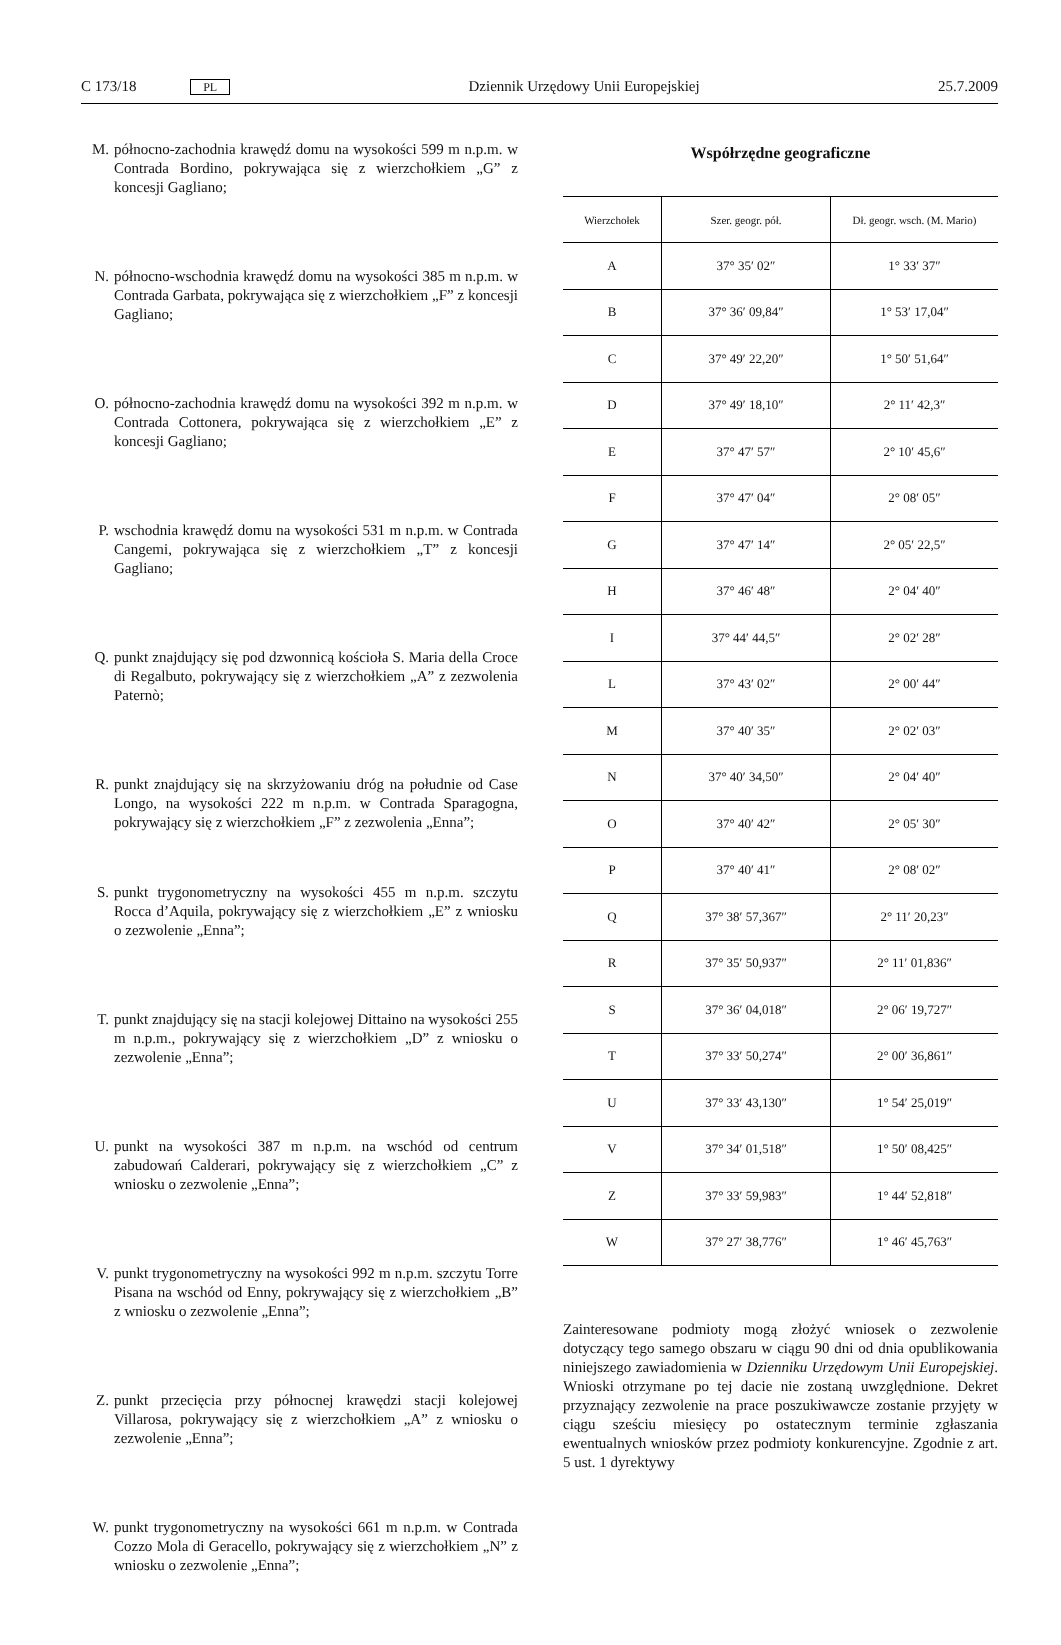C 173/18 PL Dziennik Urzędowy Unii Europejskiej 25.7.2009
M. północno-zachodnia krawędź domu na wysokości 599 m n.p.m. w Contrada Bordino, pokrywająca się z wierzchołkiem „G” z koncesji Gagliano;
N. północno-wschodnia krawędź domu na wysokości 385 m n.p.m. w Contrada Garbata, pokrywająca się z wierzchołkiem „F” z koncesji Gagliano;
O. północno-zachodnia krawędź domu na wysokości 392 m n.p.m. w Contrada Cottonera, pokrywająca się z wierzchołkiem „E” z koncesji Gagliano;
P. wschodnia krawędź domu na wysokości 531 m n.p.m. w Contrada Cangemi, pokrywająca się z wierzchołkiem „T” z koncesji Gagliano;
Q. punkt znajdujący się pod dzwonnicą kościoła S. Maria della Croce di Regalbuto, pokrywający się z wierzchołkiem „A” z zezwolenia Paternò;
R. punkt znajdujący się na skrzyżowaniu dróg na południe od Case Longo, na wysokości 222 m n.p.m. w Contrada Sparagogna, pokrywający się z wierzchołkiem „F” z zezwolenia „Enna”;
S. punkt trygonometryczny na wysokości 455 m n.p.m. szczytu Rocca d’Aquila, pokrywający się z wierzchołkiem „E” z wniosku o zezwolenie „Enna”;
T. punkt znajdujący się na stacji kolejowej Dittaino na wysokości 255 m n.p.m., pokrywający się z wierzchołkiem „D” z wniosku o zezwolenie „Enna”;
U. punkt na wysokości 387 m n.p.m. na wschód od centrum zabudowań Calderari, pokrywający się z wierzchołkiem „C” z wniosku o zezwolenie „Enna”;
V. punkt trygonometryczny na wysokości 992 m n.p.m. szczytu Torre Pisana na wschód od Enny, pokrywający się z wierzchołkiem „B” z wniosku o zezwolenie „Enna”;
Z. punkt przecięcia przy północnej krawędzi stacji kolejowej Villarosa, pokrywający się z wierzchołkiem „A” z wniosku o zezwolenie „Enna”;
W. punkt trygonometryczny na wysokości 661 m n.p.m. w Contrada Cozzo Mola di Geracello, pokrywający się z wierzchołkiem „N” z wniosku o zezwolenie „Enna”;
Współrzędne geograficzne
| Wierzchołek | Szer. geogr. pół. | Dł. geogr. wsch. (M. Mario) |
| --- | --- | --- |
| A | 37° 35′ 02″ | 1° 33′ 37″ |
| B | 37° 36′ 09,84″ | 1° 53′ 17,04″ |
| C | 37° 49′ 22,20″ | 1° 50′ 51,64″ |
| D | 37° 49′ 18,10″ | 2° 11′ 42,3″ |
| E | 37° 47′ 57″ | 2° 10′ 45,6″ |
| F | 37° 47′ 04″ | 2° 08′ 05″ |
| G | 37° 47′ 14″ | 2° 05′ 22,5″ |
| H | 37° 46′ 48″ | 2° 04′ 40″ |
| I | 37° 44′ 44,5″ | 2° 02′ 28″ |
| L | 37° 43′ 02″ | 2° 00′ 44″ |
| M | 37° 40′ 35″ | 2° 02′ 03″ |
| N | 37° 40′ 34,50″ | 2° 04′ 40″ |
| O | 37° 40′ 42″ | 2° 05′ 30″ |
| P | 37° 40′ 41″ | 2° 08′ 02″ |
| Q | 37° 38′ 57,367″ | 2° 11′ 20,23″ |
| R | 37° 35′ 50,937″ | 2° 11′ 01,836″ |
| S | 37° 36′ 04,018″ | 2° 06′ 19,727″ |
| T | 37° 33′ 50,274″ | 2° 00′ 36,861″ |
| U | 37° 33′ 43,130″ | 1° 54′ 25,019″ |
| V | 37° 34′ 01,518″ | 1° 50′ 08,425″ |
| Z | 37° 33′ 59,983″ | 1° 44′ 52,818″ |
| W | 37° 27′ 38,776″ | 1° 46′ 45,763″ |
Zainteresowane podmioty mogą złożyć wniosek o zezwolenie dotyczący tego samego obszaru w ciągu 90 dni od dnia opublikowania niniejszego zawiadomienia w Dzienniku Urzędowym Unii Europejskiej. Wnioski otrzymane po tej dacie nie zostaną uwzględnione. Dekret przyznający zezwolenie na prace poszukiwawcze zostanie przyjęty w ciągu sześciu miesięcy po ostatecznym terminie zgłaszania ewentualnych wniosków przez podmioty konkurencyjne. Zgodnie z art. 5 ust. 1 dyrektywy